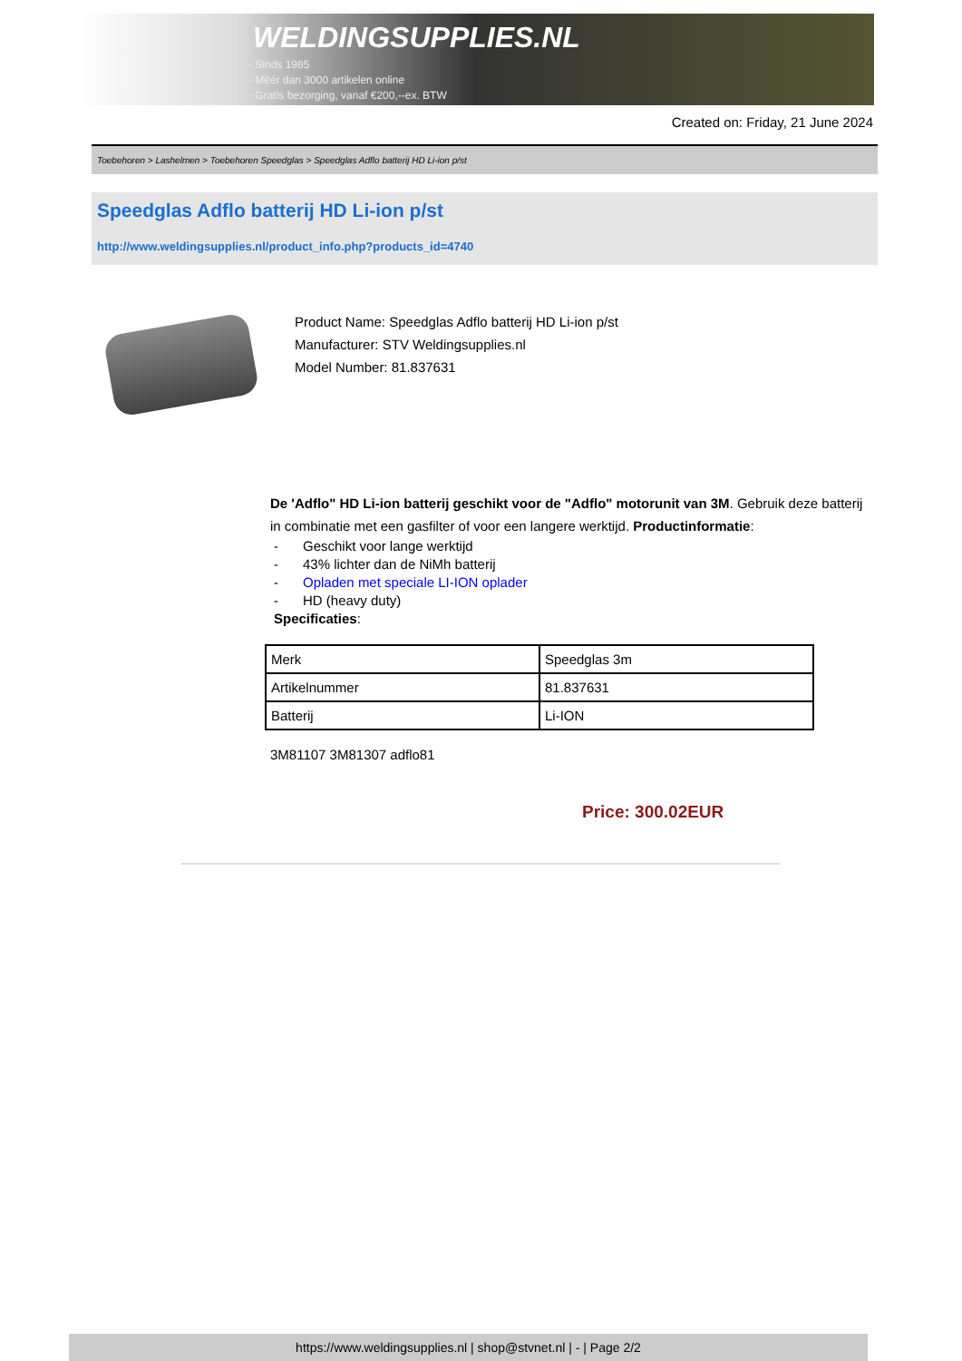WELDINGSUPPLIES.NL
- Sinds 1985
- Méér dan 3000 artikelen online
- Gratis bezorging, vanaf €200,--ex. BTW
Created on: Friday, 21 June 2024
Toebehoren > Lashelmen > Toebehoren Speedglas > Speedglas Adflo batterij HD Li-ion p/st
Speedglas Adflo batterij HD Li-ion p/st
http://www.weldingsupplies.nl/product_info.php?products_id=4740
Product Name: Speedglas Adflo batterij HD Li-ion p/st
Manufacturer: STV Weldingsupplies.nl
Model Number: 81.837631
De 'Adflo" HD Li-ion batterij geschikt voor de "Adflo" motorunit van 3M. Gebruik deze batterij in combinatie met een gasfilter of voor een langere werktijd. Productinformatie:
- Geschikt voor lange werktijd
- 43% lichter dan de NiMh batterij
- Opladen met speciale LI-ION oplader
- HD (heavy duty)
Specificaties:
| Merk | Speedglas 3m |
| Artikelnummer | 81.837631 |
| Batterij | Li-ION |
3M81107 3M81307 adflo81
Price: 300.02EUR
https://www.weldingsupplies.nl | shop@stvnet.nl | - | Page 2/2